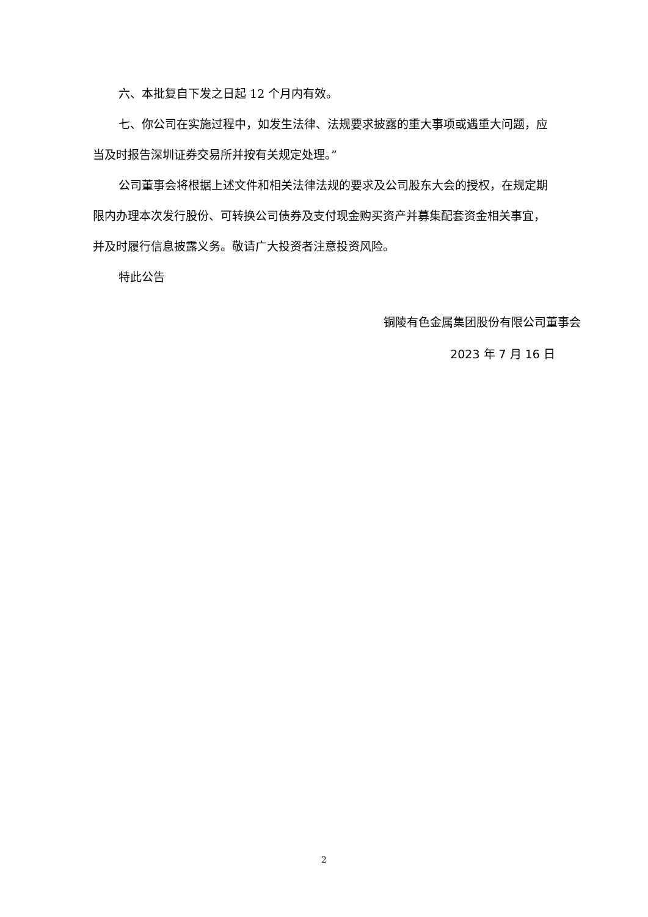六、本批复自下发之日起 12 个月内有效。
七、你公司在实施过程中，如发生法律、法规要求披露的重大事项或遇重大问题，应当及时报告深圳证券交易所并按有关规定处理。”
公司董事会将根据上述文件和相关法律法规的要求及公司股东大会的授权，在规定期限内办理本次发行股份、可转换公司债券及支付现金购买资产并募集配套资金相关事宜，并及时履行信息披露义务。敬请广大投资者注意投资风险。
特此公告
铜陵有色金属集团股份有限公司董事会
2023 年 7 月 16 日
2